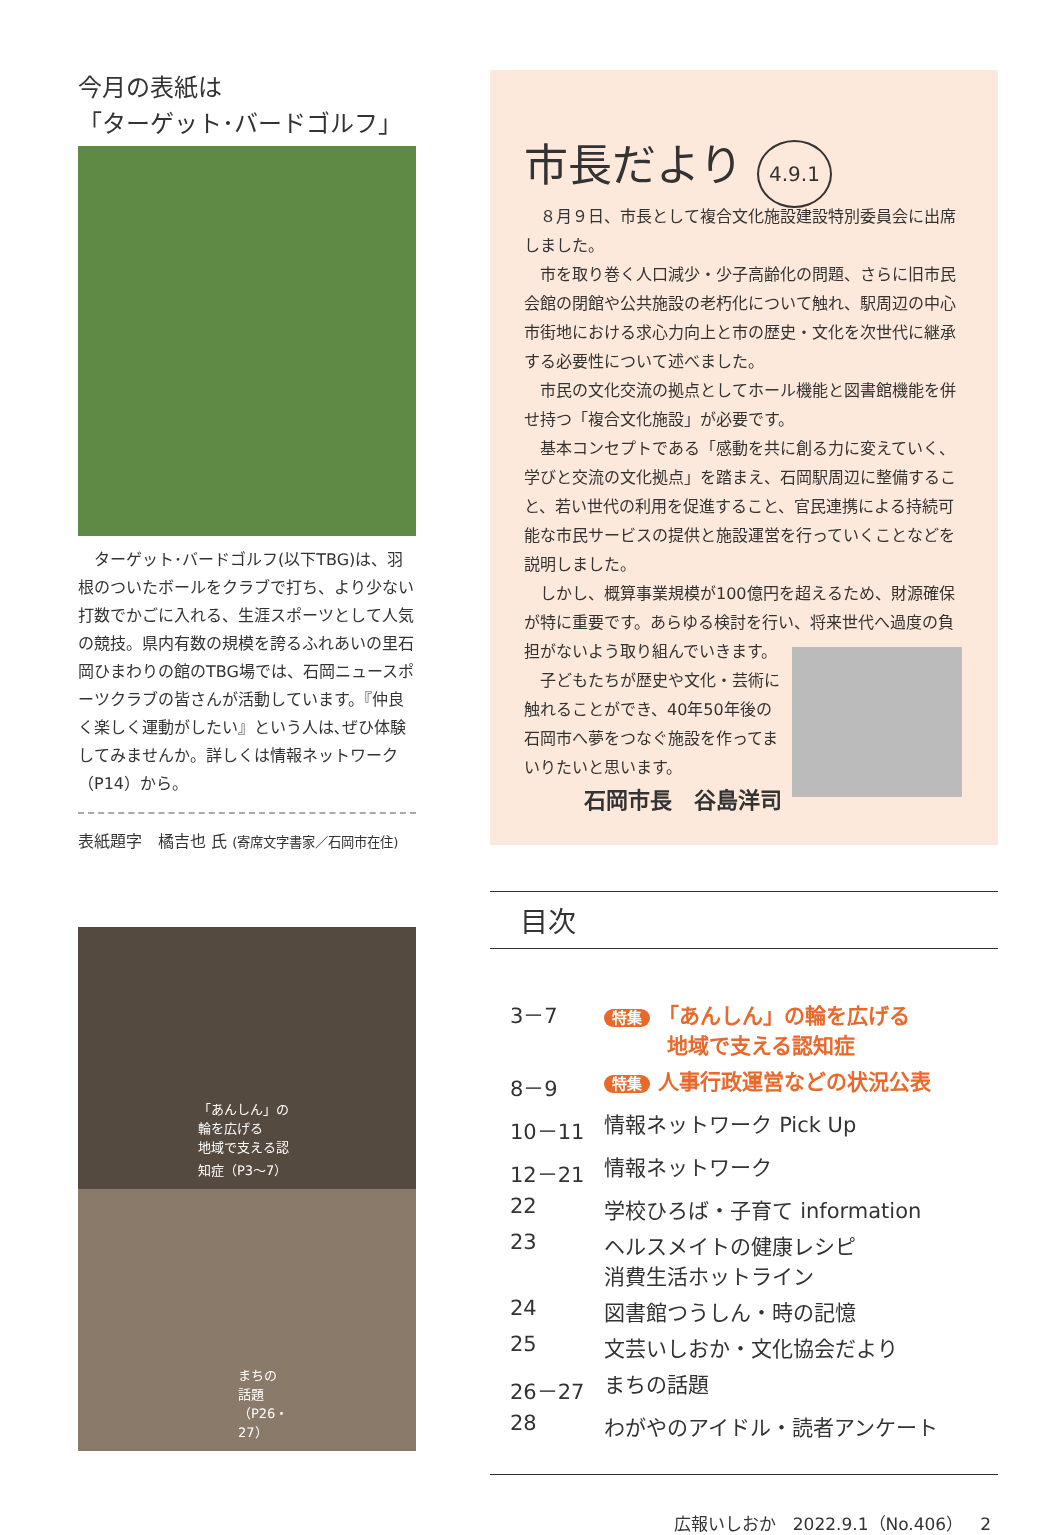今月の表紙は
「ターゲット･バードゴルフ」
　ターゲット･バードゴルフ(以下TBG)は、羽根のついたボールをクラブで打ち、より少ない打数でかごに入れる、生涯スポーツとして人気の競技。県内有数の規模を誇るふれあいの里石岡ひまわりの館のTBG場では、石岡ニュースポーツクラブの皆さんが活動しています。『仲良く楽しく運動がしたい』という人は､ぜひ体験してみませんか。詳しくは情報ネットワーク（P14）から。
表紙題字　橘吉也 氏 (寄席文字書家／石岡市在住)
「あんしん」の輪を広げる
地域で支える認知症（P3～7）
まちの話題（P26・27）
市長だより 4.9.1
８月９日、市長として複合文化施設建設特別委員会に出席しました。
市を取り巻く人口減少・少子高齢化の問題、さらに旧市民会館の閉館や公共施設の老朽化について触れ、駅周辺の中心市街地における求心力向上と市の歴史・文化を次世代に継承する必要性について述べました。
市民の文化交流の拠点としてホール機能と図書館機能を併せ持つ「複合文化施設」が必要です。
基本コンセプトである「感動を共に創る力に変えていく、学びと交流の文化拠点」を踏まえ、石岡駅周辺に整備すること、若い世代の利用を促進すること、官民連携による持続可能な市民サービスの提供と施設運営を行っていくことなどを説明しました。
しかし、概算事業規模が100億円を超えるため、財源確保が特に重要です。あらゆる検討を行い、将来世代 へ過度の負担がないよう取り組んでいきます。
子どもたちが歴史や文化・芸術に触れることができ、40年50年後の石岡市へ夢をつなぐ施設を作ってまいりたいと思います。
石岡市長　谷島洋司
目次
| 3－7 | 特集 「あんしん」の輪を広げる 地域で支える認知症 |
| 8－9 | 特集 人事行政運営などの状況公表 |
| 10－11 | 情報ネットワーク Pick Up |
| 12－21 | 情報ネットワーク |
| 22 | 学校ひろば・子育て information |
| 23 | ヘルスメイトの健康レシピ 消費生活ホットライン |
| 24 | 図書館つうしん・時の記憶 |
| 25 | 文芸いしおか・文化協会だより |
| 26－27 | まちの話題 |
| 28 | わがやのアイドル・読者アンケート |
広報いしおか　2022.9.1（No.406）　2